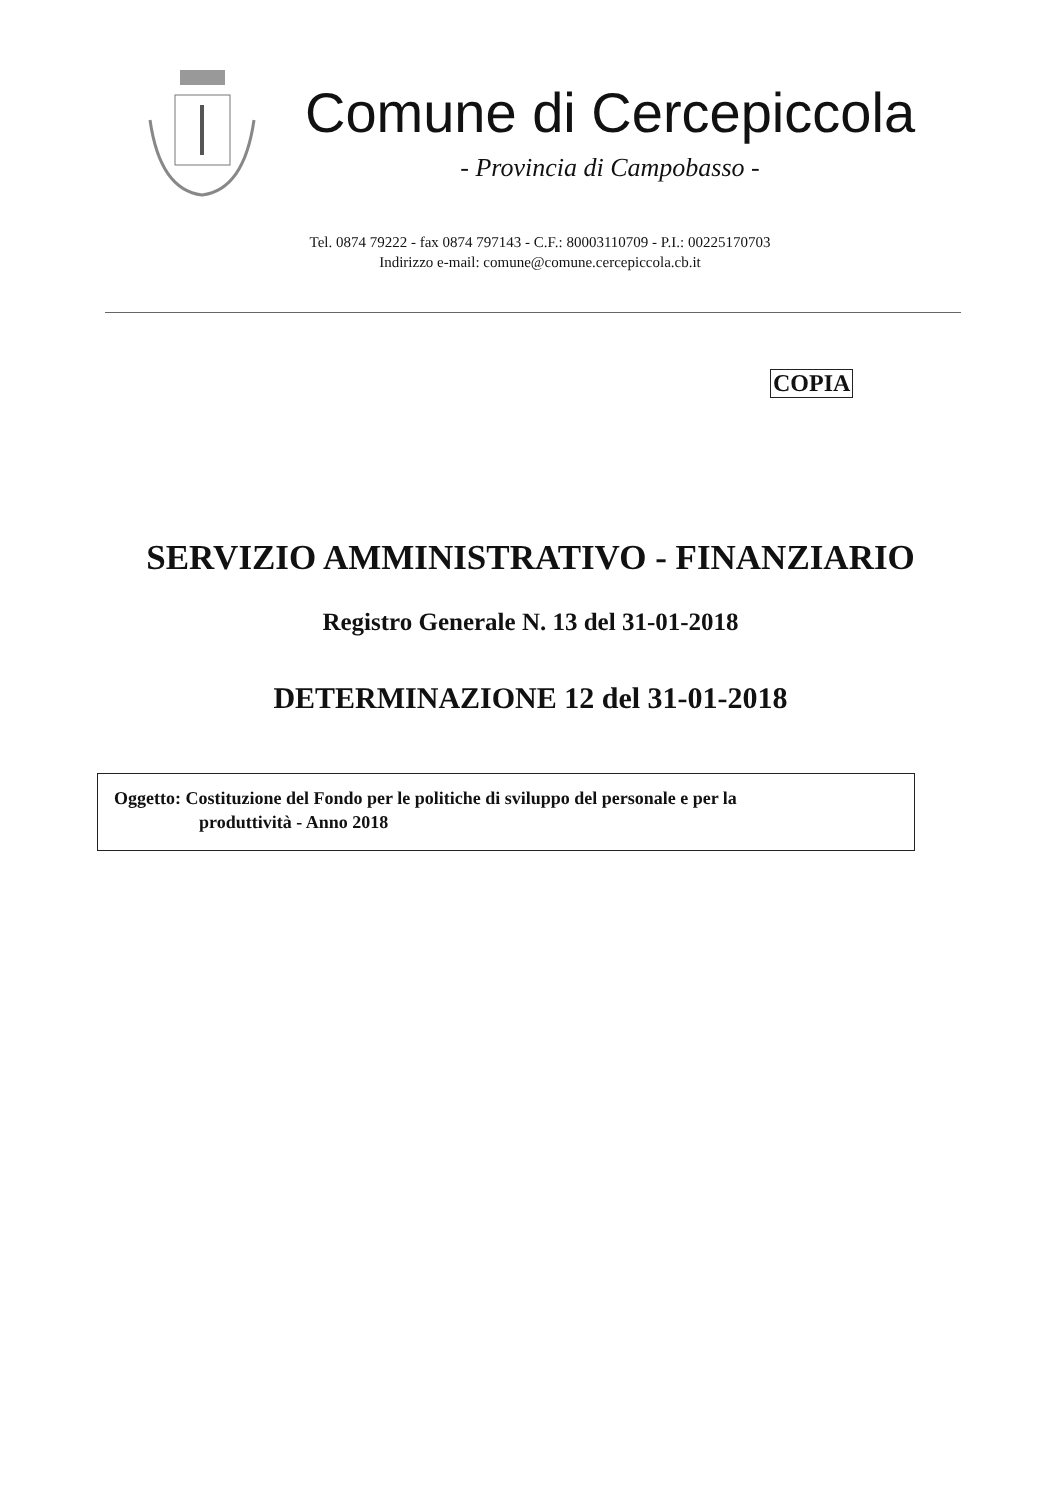Comune di Cercepiccola
- Provincia di Campobasso -
Tel. 0874 79222 - fax 0874 797143 - C.F.: 80003110709 - P.I.: 00225170703
Indirizzo e-mail: comune@comune.cercepiccola.cb.it
COPIA
SERVIZIO AMMINISTRATIVO - FINANZIARIO
Registro Generale N. 13 del 31-01-2018
DETERMINAZIONE 12 del 31-01-2018
Oggetto: Costituzione del Fondo per le politiche di sviluppo del personale e per la
produttività - Anno 2018